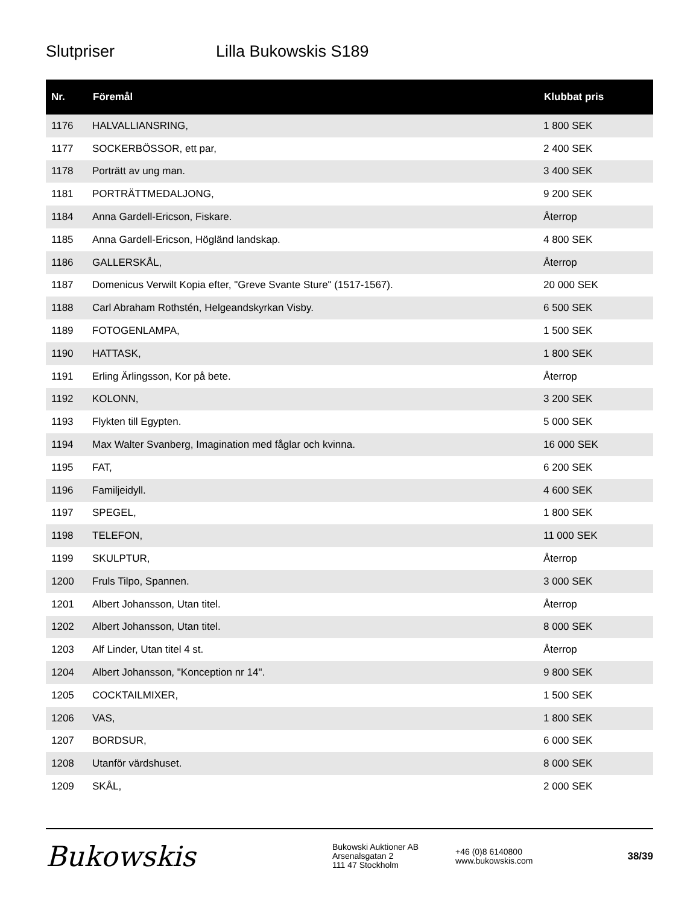Slutpriser Lilla Bukowskis S189
| Nr. | Föremål | Klubbat pris |
| --- | --- | --- |
| 1176 | HALVALLIANSRING, | 1 800 SEK |
| 1177 | SOCKERBÖSSOR, ett par, | 2 400 SEK |
| 1178 | Porträtt av ung man. | 3 400 SEK |
| 1181 | PORTRÄTTMEDALJONG, | 9 200 SEK |
| 1184 | Anna Gardell-Ericson, Fiskare. | Återrop |
| 1185 | Anna Gardell-Ericson, Högländ landskap. | 4 800 SEK |
| 1186 | GALLERSKÅL, | Återrop |
| 1187 | Domenicus Verwilt Kopia efter, "Greve Svante Sture" (1517-1567). | 20 000 SEK |
| 1188 | Carl Abraham Rothstén, Helgeandskyrkan Visby. | 6 500 SEK |
| 1189 | FOTOGENLAMPA, | 1 500 SEK |
| 1190 | HATTASK, | 1 800 SEK |
| 1191 | Erling Ärlingsson, Kor på bete. | Återrop |
| 1192 | KOLONN, | 3 200 SEK |
| 1193 | Flykten till Egypten. | 5 000 SEK |
| 1194 | Max Walter Svanberg, Imagination med fåglar och kvinna. | 16 000 SEK |
| 1195 | FAT, | 6 200 SEK |
| 1196 | Familjeidyll. | 4 600 SEK |
| 1197 | SPEGEL, | 1 800 SEK |
| 1198 | TELEFON, | 11 000 SEK |
| 1199 | SKULPTUR, | Återrop |
| 1200 | Fruls Tilpo, Spannen. | 3 000 SEK |
| 1201 | Albert Johansson, Utan titel. | Återrop |
| 1202 | Albert Johansson, Utan titel. | 8 000 SEK |
| 1203 | Alf Linder, Utan titel 4 st. | Återrop |
| 1204 | Albert Johansson, "Konception nr 14". | 9 800 SEK |
| 1205 | COCKTAILMIXER, | 1 500 SEK |
| 1206 | VAS, | 1 800 SEK |
| 1207 | BORDSUR, | 6 000 SEK |
| 1208 | Utanför värdshuset. | 8 000 SEK |
| 1209 | SKÅL, | 2 000 SEK |
Bukowskis
Bukowski Auktioner AB
Arsenalsgatan 2
111 47 Stockholm
+46 (0)8 6140800
www.bukowskis.com
38/39